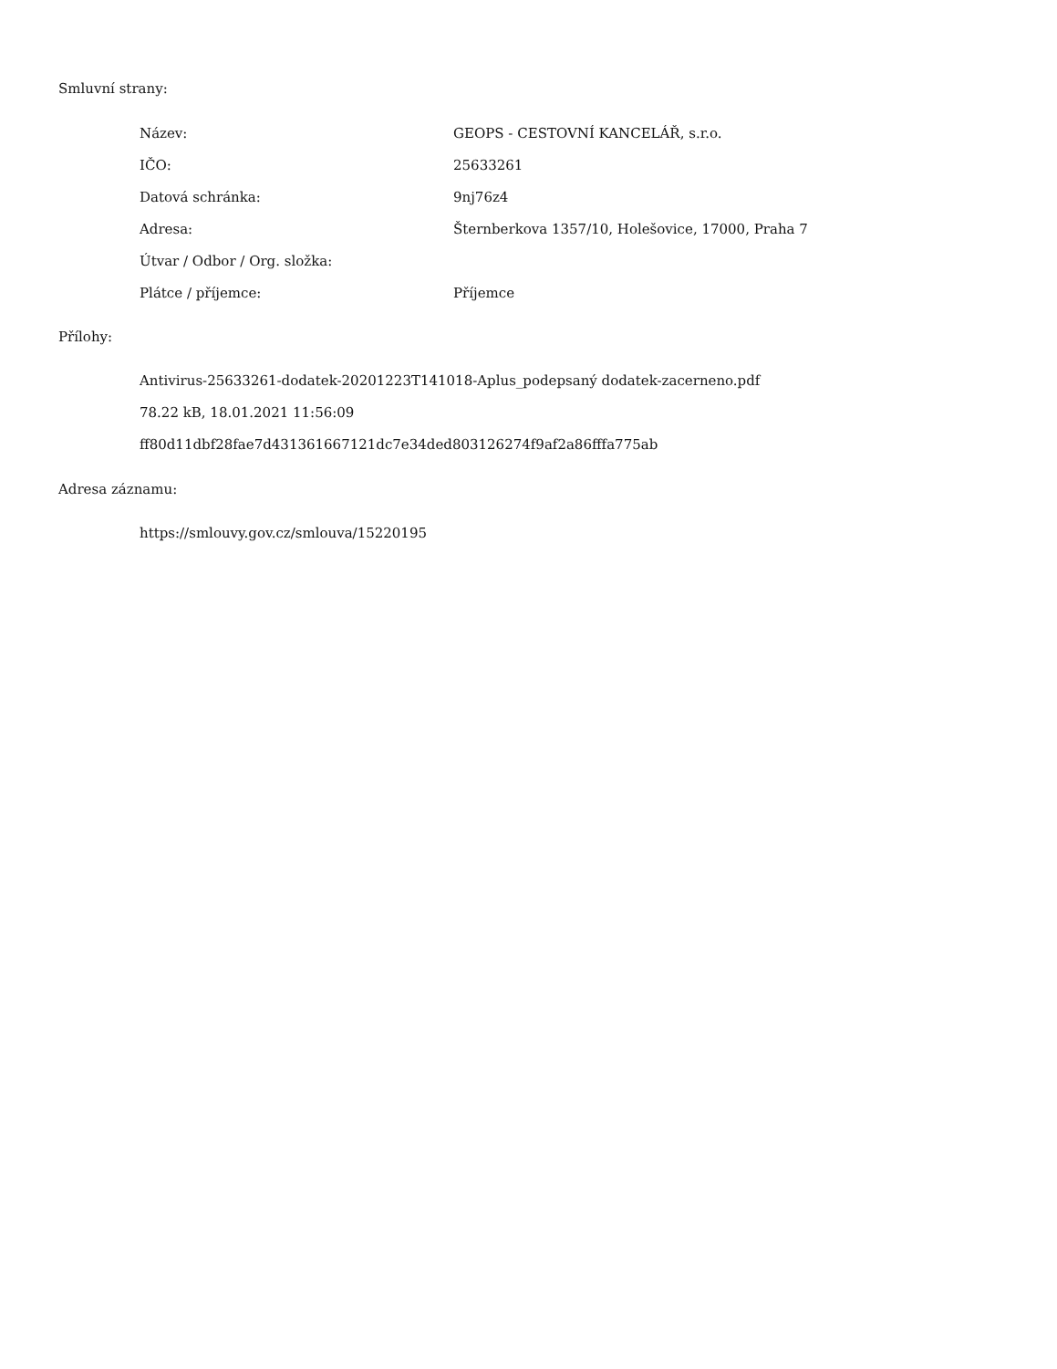Smluvní strany:
| Název: | GEOPS - CESTOVNÍ KANCELÁŘ, s.r.o. |
| IČO: | 25633261 |
| Datová schránka: | 9nj76z4 |
| Adresa: | Šternberkova 1357/10, Holešovice, 17000, Praha 7 |
| Útvar / Odbor / Org. složka: | |
| Plátce / příjemce: | Příjemce |
Přílohy:
Antivirus-25633261-dodatek-20201223T141018-Aplus_podepsaný dodatek-zacerneno.pdf
78.22 kB, 18.01.2021 11:56:09
ff80d11dbf28fae7d431361667121dc7e34ded803126274f9af2a86fffa775ab
Adresa záznamu:
https://smlouvy.gov.cz/smlouva/15220195